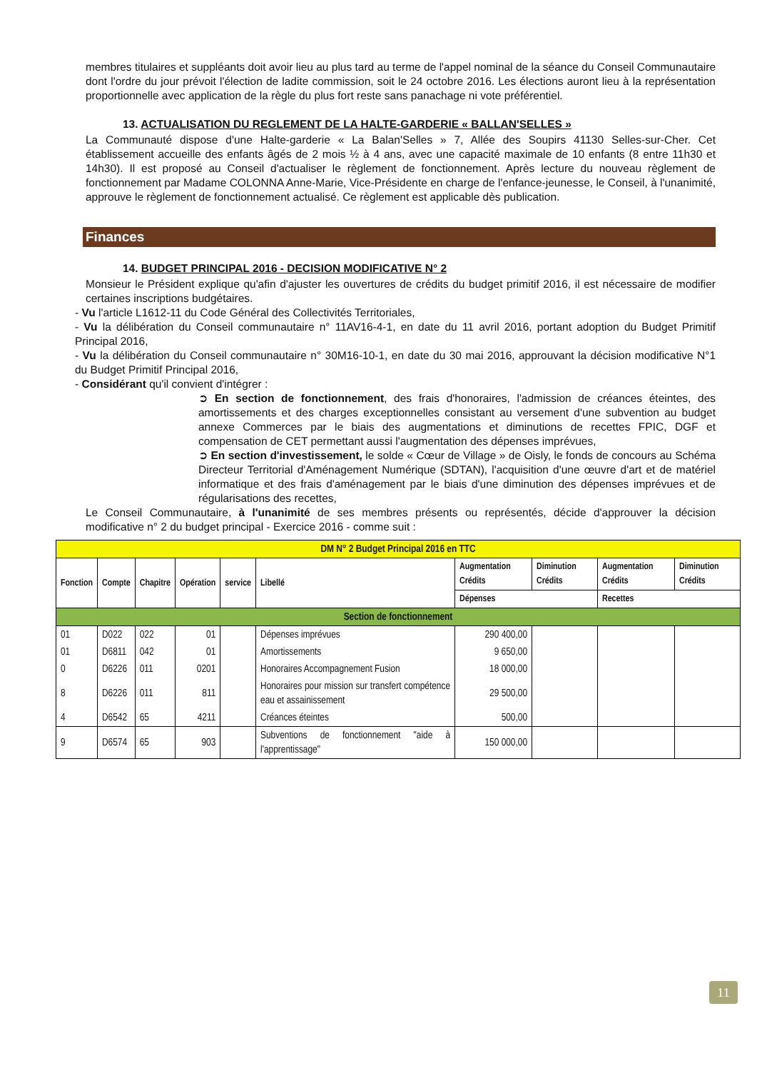membres titulaires et suppléants doit avoir lieu au plus tard au terme de l'appel nominal de la séance du Conseil Communautaire dont l'ordre du jour prévoit l'élection de ladite commission, soit le 24 octobre 2016. Les élections auront lieu à la représentation proportionnelle avec application de la règle du plus fort reste sans panachage ni vote préférentiel.
13. ACTUALISATION DU REGLEMENT DE LA HALTE-GARDERIE « BALLAN'SELLES »
La Communauté dispose d'une Halte-garderie « La Balan'Selles » 7, Allée des Soupirs 41130 Selles-sur-Cher. Cet établissement accueille des enfants âgés de 2 mois ½ à 4 ans, avec une capacité maximale de 10 enfants (8 entre 11h30 et 14h30). Il est proposé au Conseil d'actualiser le règlement de fonctionnement. Après lecture du nouveau règlement de fonctionnement par Madame COLONNA Anne-Marie, Vice-Présidente en charge de l'enfance-jeunesse, le Conseil, à l'unanimité, approuve le règlement de fonctionnement actualisé. Ce règlement est applicable dès publication.
Finances
14. BUDGET PRINCIPAL 2016 - DECISION MODIFICATIVE N° 2
Monsieur le Président explique qu'afin d'ajuster les ouvertures de crédits du budget primitif 2016, il est nécessaire de modifier certaines inscriptions budgétaires.
- Vu l'article L1612-11 du Code Général des Collectivités Territoriales,
- Vu la délibération du Conseil communautaire n° 11AV16-4-1, en date du 11 avril 2016, portant adoption du Budget Primitif Principal 2016,
- Vu la délibération du Conseil communautaire n° 30M16-10-1, en date du 30 mai 2016, approuvant la décision modificative N°1 du Budget Primitif Principal 2016,
- Considérant qu'il convient d'intégrer :
➲ En section de fonctionnement, des frais d'honoraires, l'admission de créances éteintes, des amortissements et des charges exceptionnelles consistant au versement d'une subvention au budget annexe Commerces par le biais des augmentations et diminutions de recettes FPIC, DGF et compensation de CET permettant aussi l'augmentation des dépenses imprévues,
➲ En section d'investissement, le solde « Cœur de Village » de Oisly, le fonds de concours au Schéma Directeur Territorial d'Aménagement Numérique (SDTAN), l'acquisition d'une œuvre d'art et de matériel informatique et des frais d'aménagement par le biais d'une diminution des dépenses imprévues et de régularisations des recettes,
Le Conseil Communautaire, à l'unanimité de ses membres présents ou représentés, décide d'approuver la décision modificative n° 2 du budget principal - Exercice 2016 - comme suit :
| DM N° 2 Budget Principal 2016 en TTC | | | | | | | | | |
| Fonction | Compte | Chapitre | Opération | service | Libellé | Augmentation Crédits | Diminution Crédits | Augmentation Crédits | Diminution Crédits |
| | | | | | | Dépenses | | Recettes | |
| Section de fonctionnement | | | | | | | | | |
| 01 | D022 | 022 | 01 | | Dépenses imprévues | 290 400,00 | | | |
| 01 | D6811 | 042 | 01 | | Amortissements | 9 650,00 | | | |
| 0 | D6226 | 011 | 0201 | | Honoraires Accompagnement Fusion | 18 000,00 | | | |
| 8 | D6226 | 011 | 811 | | Honoraires pour mission sur transfert compétence eau et assainissement | 29 500,00 | | | |
| 4 | D6542 | 65 | 4211 | | Créances éteintes | 500,00 | | | |
| 9 | D6574 | 65 | 903 | | Subventions de fonctionnement "aide à l'apprentissage" | 150 000,00 | | | |
11